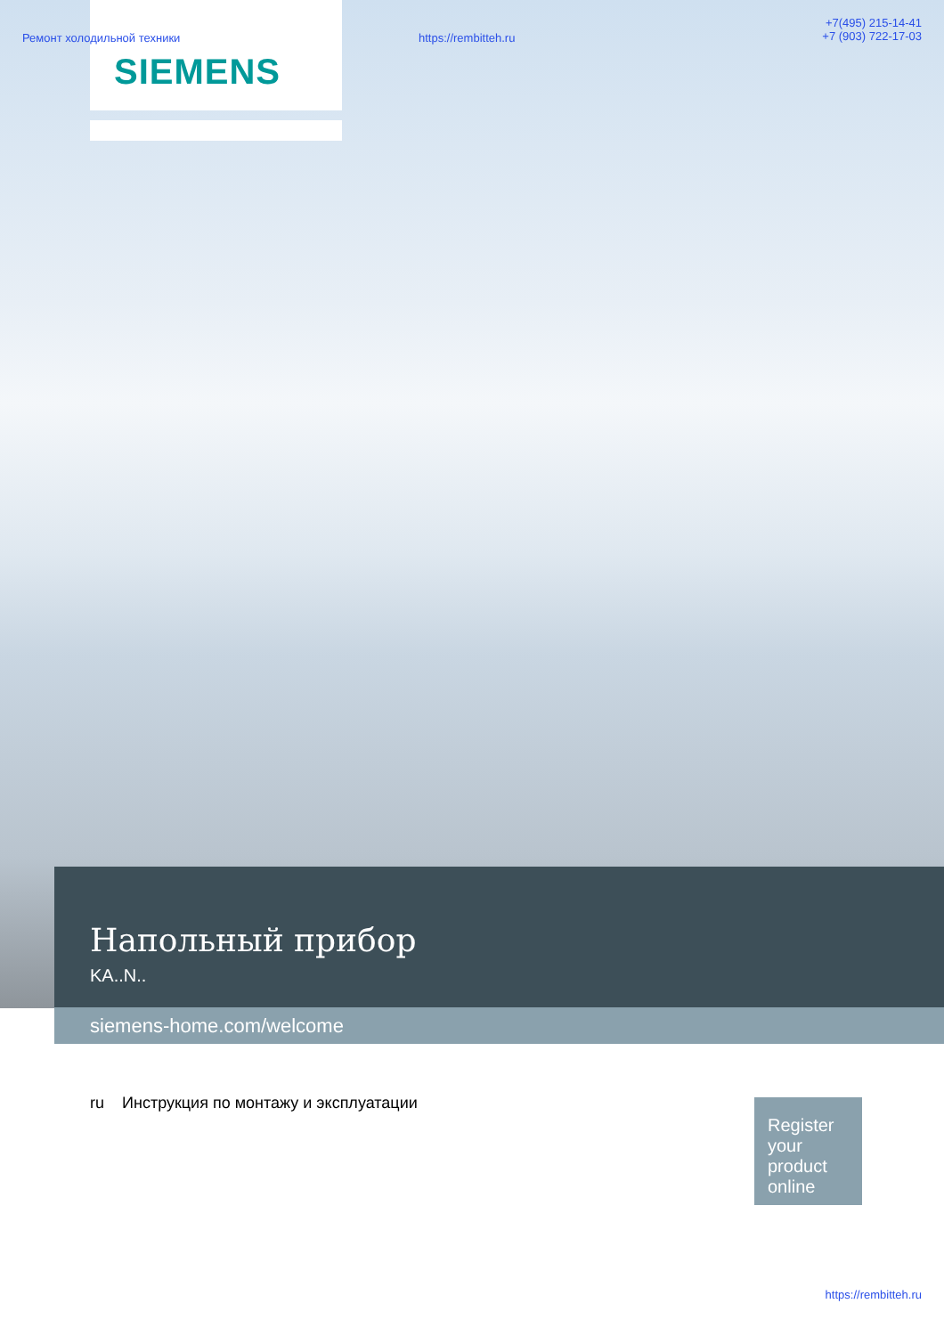SIEMENS
Ремонт холодильной техники https://rembitteh.ru
+7(495) 215-14-41
+7 (903) 722-17-03
Напольный прибор
KA..N..
siemens-home.com/welcome
ru Инструкция по монтажу и эксплуатации
Register your product online
https://rembitteh.ru